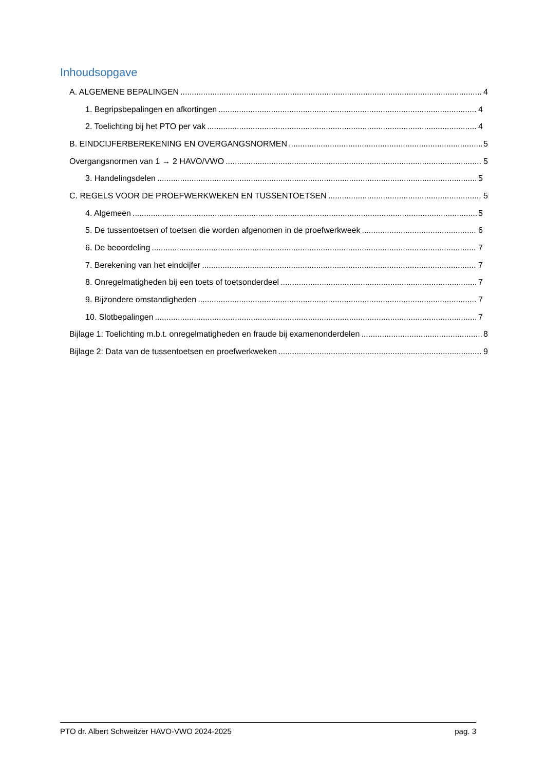Inhoudsopgave
A. ALGEMENE BEPALINGEN 4
1. Begripsbepalingen en afkortingen 4
2. Toelichting bij het PTO per vak 4
B. EINDCIJFERBEREKENING EN OVERGANGSNORMEN 5
Overgangsnormen van 1 → 2 HAVO/VWO 5
3. Handelingsdelen 5
C. REGELS VOOR DE PROEFWERKWEKEN EN TUSSENTOETSEN 5
4. Algemeen 5
5. De tussentoetsen of toetsen die worden afgenomen in de proefwerkweek 6
6. De beoordeling 7
7. Berekening van het eindcijfer 7
8. Onregelmatigheden bij een toets of toetsonderdeel 7
9. Bijzondere omstandigheden 7
10. Slotbepalingen 7
Bijlage 1: Toelichting m.b.t. onregelmatigheden en fraude bij examenonderdelen 8
Bijlage 2: Data van de tussentoetsen en proefwerkweken 9
PTO dr. Albert Schweitzer HAVO-VWO 2024-2025 pag. 3